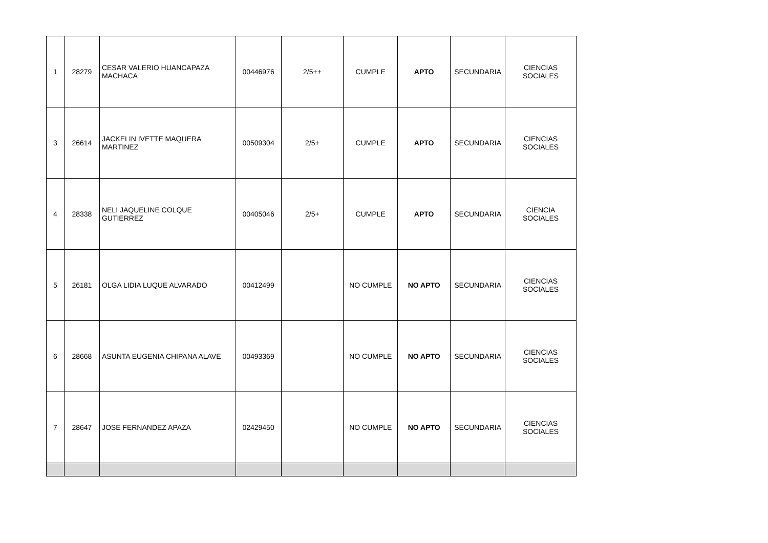| 1 | 28279 | CESAR VALERIO HUANCAPAZA MACHACA | 00446976 | 2/5++ | CUMPLE | APTO | SECUNDARIA | CIENCIAS SOCIALES |
| 3 | 26614 | JACKELIN IVETTE MAQUERA MARTINEZ | 00509304 | 2/5+ | CUMPLE | APTO | SECUNDARIA | CIENCIAS SOCIALES |
| 4 | 28338 | NELI JAQUELINE COLQUE GUTIERREZ | 00405046 | 2/5+ | CUMPLE | APTO | SECUNDARIA | CIENCIA SOCIALES |
| 5 | 26181 | OLGA LIDIA LUQUE ALVARADO | 00412499 | | NO CUMPLE | NO APTO | SECUNDARIA | CIENCIAS SOCIALES |
| 6 | 28668 | ASUNTA EUGENIA CHIPANA ALAVE | 00493369 | | NO CUMPLE | NO APTO | SECUNDARIA | CIENCIAS SOCIALES |
| 7 | 28647 | JOSE FERNANDEZ APAZA | 02429450 | | NO CUMPLE | NO APTO | SECUNDARIA | CIENCIAS SOCIALES |